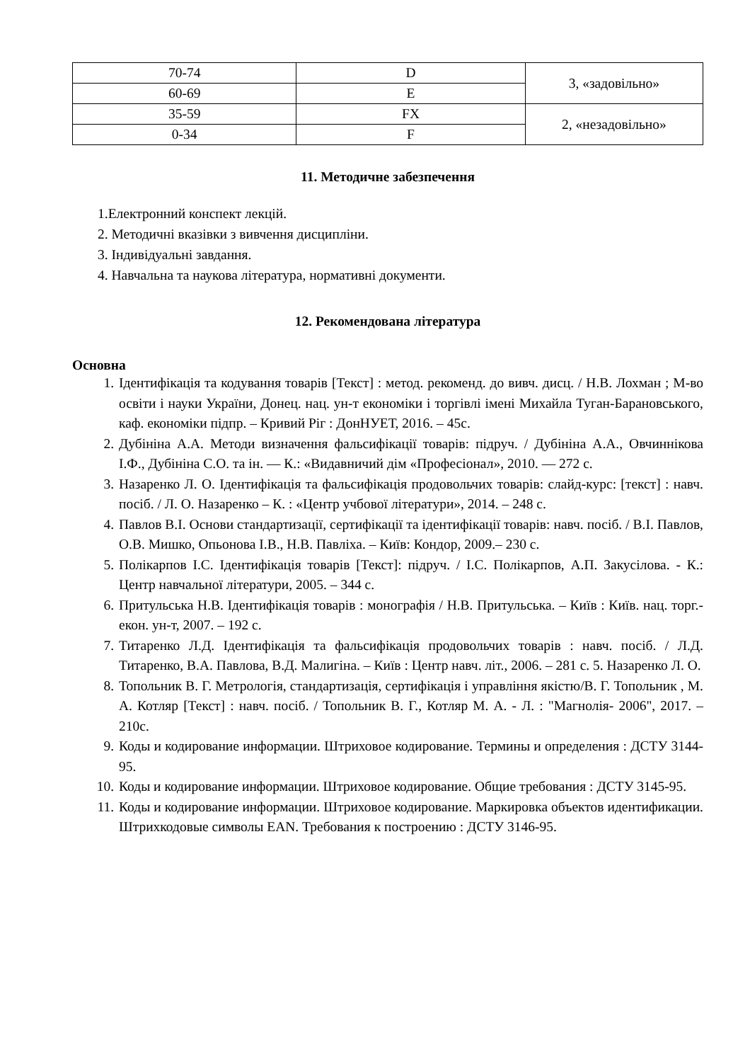| 70-74 | D | 3, «задовільно» |
| 60-69 | E | |
| 35-59 | FX | 2, «незадовільно» |
| 0-34 | F | |
11. Методичне забезпечення
1.Електронний конспект лекцій.
2. Методичні вказівки з вивчення дисципліни.
3. Індивідуальні завдання.
4. Навчальна та наукова література, нормативні документи.
12. Рекомендована література
Основна
1. Ідентифікація та кодування товарів [Текст] : метод. рекоменд. до вивч. дисц. / Н.В. Лохман ; М-во освіти і науки України, Донец. нац. ун-т економіки і торгівлі імені Михайла Туган-Барановського, каф. економіки підпр. – Кривий Ріг : ДонНУЕТ, 2016. – 45с.
2. Дубініна А.А. Методи визначення фальсифікації товарів: підруч. / Дубініна А.А., Овчиннікова І.Ф., Дубініна С.О. та ін. — К.: «Видавничий дім «Професіонал», 2010. — 272 с.
3. Назаренко Л. О. Ідентифікація та фальсифікація продовольчих товарів: слайд-курс: [текст] : навч. посіб. / Л. О. Назаренко – К. : «Центр учбової літератури», 2014. – 248 с.
4. Павлов В.І. Основи стандартизації, сертифікації та ідентифікації товарів: навч. посіб. / В.І. Павлов, О.В. Мишко, Опьонова І.В., Н.В. Павліха. – Київ: Кондор, 2009.– 230 с.
5. Полікарпов І.С. Ідентифікація товарів [Текст]: підруч. / І.С. Полікарпов, А.П. Закусілова. - К.: Центр навчальної літератури, 2005. – 344 с.
6. Притульська Н.В. Ідентифікація товарів : монографія / Н.В. Притульська. – Київ : Київ. нац. торг.-екон. ун-т, 2007. – 192 с.
7. Титаренко Л.Д. Ідентифікація та фальсифікація продовольчих товарів : навч. посіб. / Л.Д. Титаренко, В.А. Павлова, В.Д. Малигіна. – Київ : Центр навч. літ., 2006. – 281 с. 5. Назаренко Л. О.
8. Топольник В. Г. Метрологія, стандартизація, сертифікація і управління якістю/В. Г. Топольник , М. А. Котляр [Текст] : навч. посіб. / Топольник В. Г., Котляр М. А. - Л. : "Магнолія- 2006", 2017. – 210с.
9. Коды и кодирование информации. Штриховое кодирование. Термины и определения : ДСТУ 3144-95.
10. Коды и кодирование информации. Штриховое кодирование. Общие требования : ДСТУ 3145-95.
11. Коды и кодирование информации. Штриховое кодирование. Маркировка объектов идентификации. Штрихкодовые символы EAN. Требования к построению : ДСТУ 3146-95.